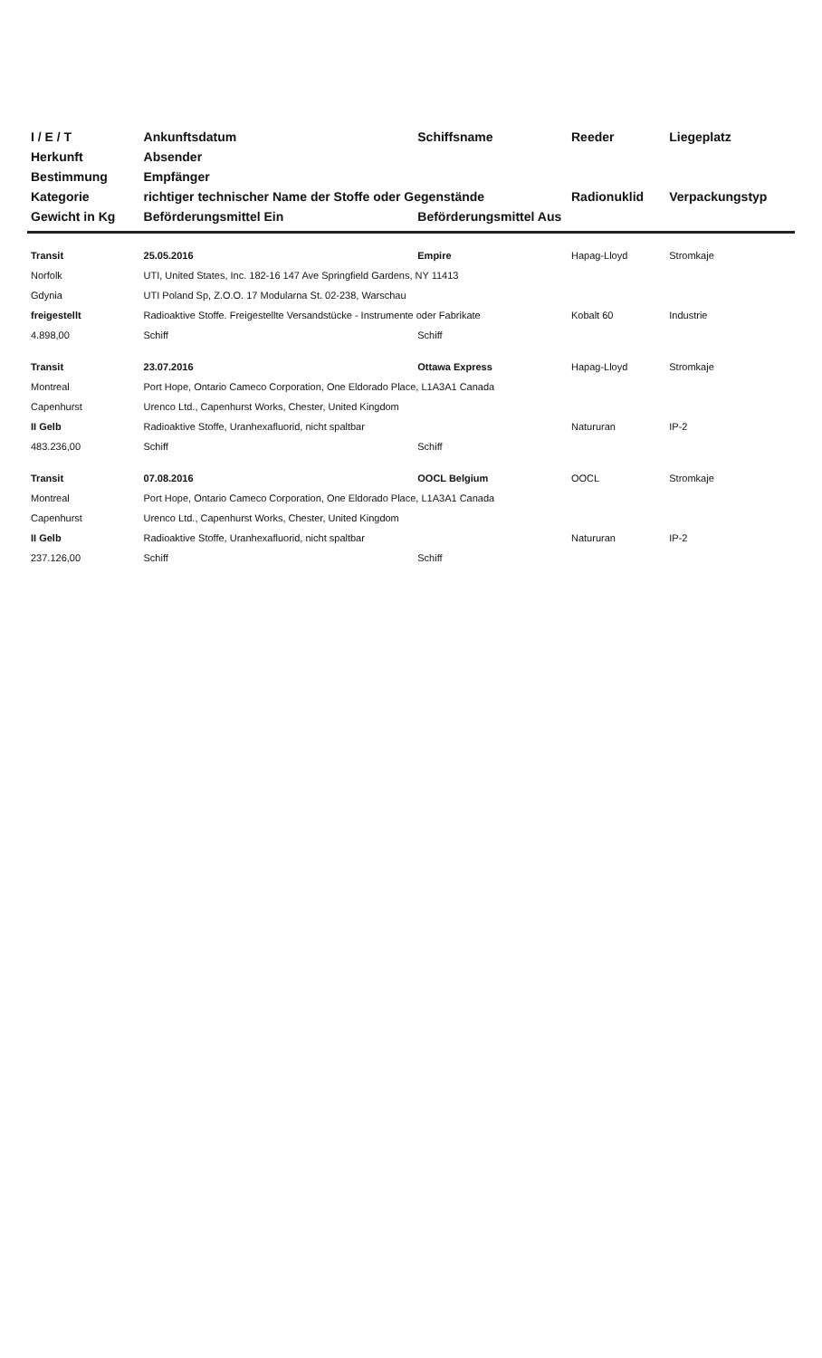| I / E / T | Ankunftsdatum | Schiffsname | Reeder | Liegeplatz |
| --- | --- | --- | --- | --- |
| Herkunft | Absender | | | |
| Bestimmung | Empfänger | | | |
| Kategorie | richtiger technischer Name der Stoffe oder Gegenstände | | Radionuklid | Verpackungstyp |
| Gewicht in Kg | Beförderungsmittel Ein | Beförderungsmittel Aus | | |
| Transit | 25.05.2016 | Empire | Hapag-Lloyd | Stromkaje |
| Norfolk | UTI, United States, Inc. 182-16 147 Ave Springfield Gardens, NY 11413 | | | |
| Gdynia | UTI Poland Sp, Z.O.O. 17 Modularna St. 02-238, Warschau | | | |
| freigestellt | Radioaktive Stoffe. Freigestellte Versandstücke - Instrumente oder Fabrikate | | Kobalt 60 | Industrie |
| 4.898,00 | Schiff | Schiff | | |
| Transit | 23.07.2016 | Ottawa Express | Hapag-Lloyd | Stromkaje |
| Montreal | Port Hope, Ontario Cameco Corporation, One Eldorado Place, L1A3A1 Canada | | | |
| Capenhurst | Urenco Ltd., Capenhurst Works, Chester, United Kingdom | | | |
| II Gelb | Radioaktive Stoffe, Uranhexafluorid, nicht spaltbar | | Natururan | IP-2 |
| 483.236,00 | Schiff | Schiff | | |
| Transit | 07.08.2016 | OOCL Belgium | OOCL | Stromkaje |
| Montreal | Port Hope, Ontario Cameco Corporation, One Eldorado Place, L1A3A1 Canada | | | |
| Capenhurst | Urenco Ltd., Capenhurst Works, Chester, United Kingdom | | | |
| II Gelb | Radioaktive Stoffe, Uranhexafluorid, nicht spaltbar | | Natururan | IP-2 |
| 237.126,00 | Schiff | Schiff | | |